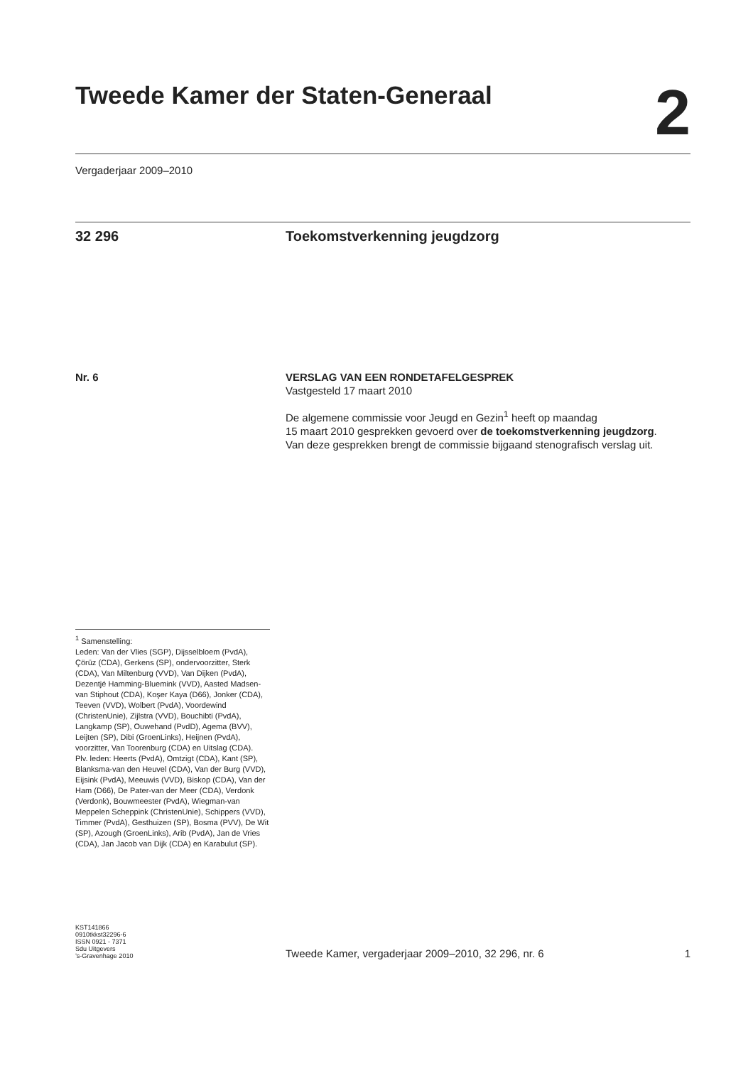Tweede Kamer der Staten-Generaal
2
Vergaderjaar 2009–2010
32 296 Toekomstverkenning jeugdzorg
Nr. 6 VERSLAG VAN EEN RONDETAFELGESPREK
Vastgesteld 17 maart 2010
De algemene commissie voor Jeugd en Gezin<sup>1</sup> heeft op maandag
15 maart 2010 gesprekken gevoerd over de toekomstverkenning jeugdzorg.
Van deze gesprekken brengt de commissie bijgaand stenografisch verslag uit.
<sup>1</sup> Samenstelling:
Leden: Van der Vlies (SGP), Dijsselbloem (PvdA), Çörüz (CDA), Gerkens (SP), ondervoorzitter, Sterk (CDA), Van Miltenburg (VVD), Van Dijken (PvdA), Dezentjé Hamming-Bluemink (VVD), Aasted Madsen-van Stiphout (CDA), Koşer Kaya (D66), Jonker (CDA), Teeven (VVD), Wolbert (PvdA), Voordewind (ChristenUnie), Zijlstra (VVD), Bouchibti (PvdA), Langkamp (SP), Ouwehand (PvdD), Agema (BVV), Leijten (SP), Dibi (GroenLinks), Heijnen (PvdA), voorzitter, Van Toorenburg (CDA) en Uitslag (CDA).
Plv. leden: Heerts (PvdA), Omtzigt (CDA), Kant (SP), Blanksma-van den Heuvel (CDA), Van der Burg (VVD), Eijsink (PvdA), Meeuwis (VVD), Biskop (CDA), Van der Ham (D66), De Pater-van der Meer (CDA), Verdonk (Verdonk), Bouwmeester (PvdA), Wiegman-van Meppelen Scheppink (ChristenUnie), Schippers (VVD), Timmer (PvdA), Gesthuizen (SP), Bosma (PVV), De Wit (SP), Azough (GroenLinks), Arib (PvdA), Jan de Vries (CDA), Jan Jacob van Dijk (CDA) en Karabulut (SP).
KST141866
0910tkkst32296-6
ISSN 0921 - 7371
Sdu Uitgevers
’s-Gravenhage 2010
Tweede Kamer, vergaderjaar 2009–2010, 32 296, nr. 6
1